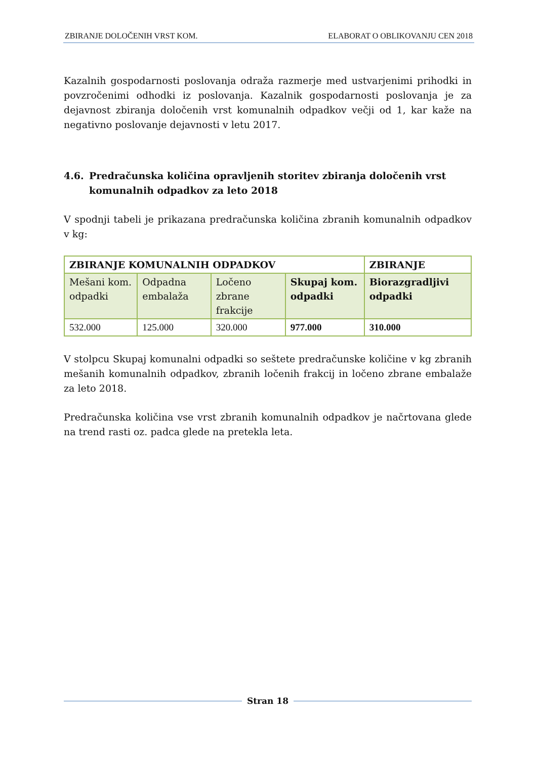ZBIRANJE DOLOČENIH VRST KOM. ELABORAT O OBLIKOVANJU CEN 2018
Kazalnih gospodarnosti poslovanja odraža razmerje med ustvarjenimi prihodki in povzročenimi odhodki iz poslovanja. Kazalnik gospodarnosti poslovanja je za dejavnost zbiranja določenih vrst komunalnih odpadkov večji od 1, kar kaže na negativno poslovanje dejavnosti v letu 2017.
4.6. Predračunska količina opravljenih storitev zbiranja določenih vrst komunalnih odpadkov za leto 2018
V spodnji tabeli je prikazana predračunska količina zbranih komunalnih odpadkov v kg:
| ZBIRANJE KOMUNALNIH ODPADKOV | | | | ZBIRANJE |
| Mešani kom. odpadki | Odpadna embalaža | Ločeno zbrane frakcije | Skupaj kom. odpadki | Biorazgradljivi odpadki |
| 532.000 | 125.000 | 320.000 | 977.000 | 310.000 |
V stolpcu Skupaj komunalni odpadki so seštete predračunske količine v kg zbranih mešanih komunalnih odpadkov, zbranih ločenih frakcij in ločeno zbrane embalaže za leto 2018.
Predračunska količina vse vrst zbranih komunalnih odpadkov je načrtovana glede na trend rasti oz. padca glede na pretekla leta.
Stran 18